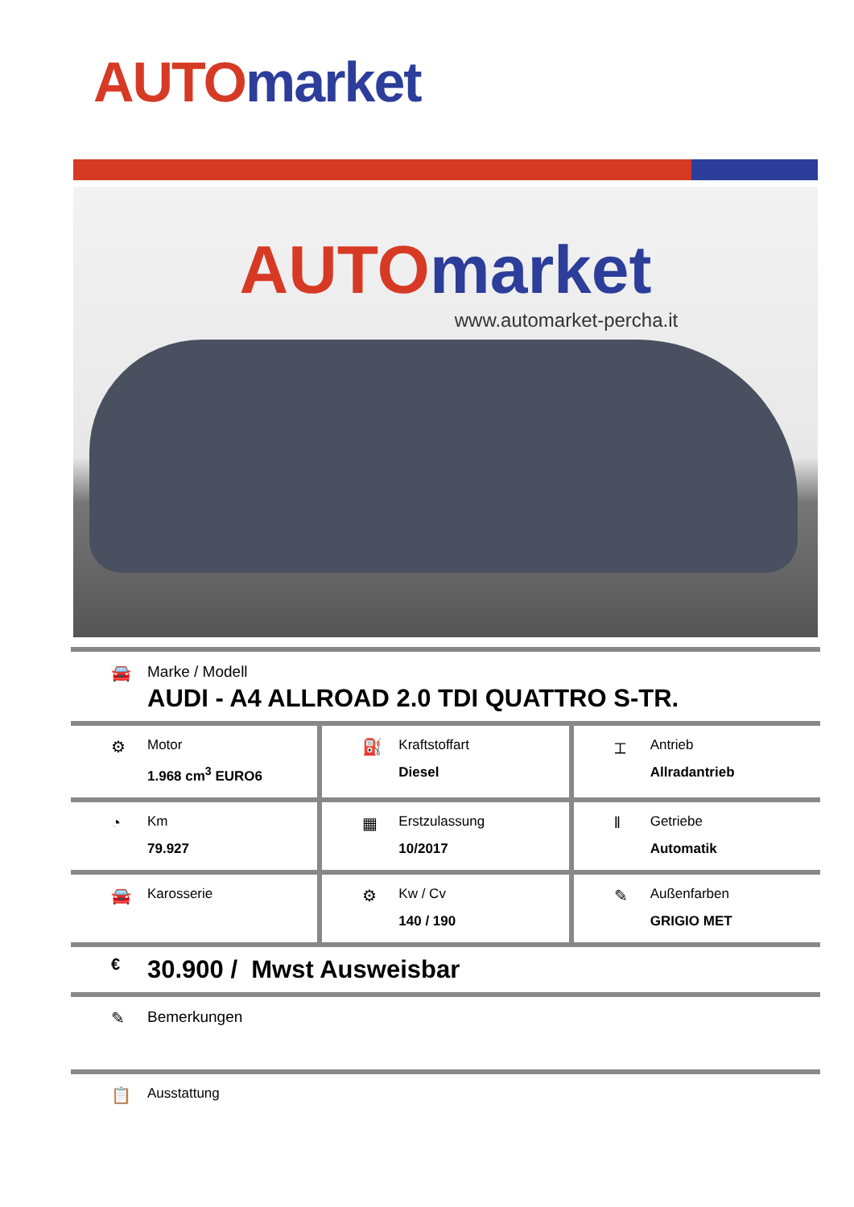AUTO market
AUTO market
www.automarket-percha.it
🚘 Marke / Modell
AUDI - A4 ALLROAD 2.0 TDI QUATTRO S-TR.
⚙
Motor
1.968 cm<sup>3</sup> EURO6
⛽
Kraftstoffart
Diesel
⌶
Antrieb
Allradantrieb
◔
Km
79.927
▦
Erstzulassung
10/2017
‖
Getriebe
Automatik
🚘
Karosserie
⚙
Kw / Cv
140 / 190
✎
Außenfarben
GRIGIO MET
€
30.900 / Mwst Ausweisbar
✎ Bemerkungen
📋
Ausstattung